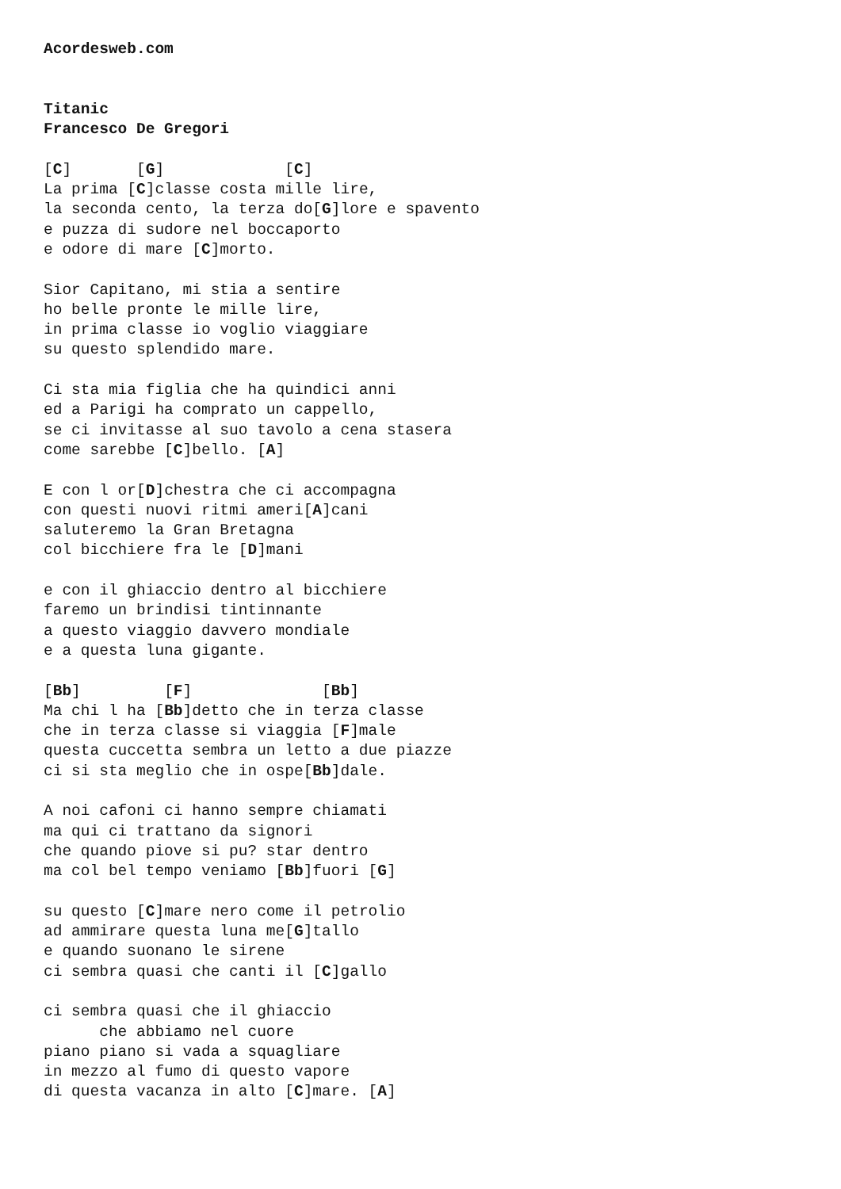Acordesweb.com


Titanic
Francesco De Gregori

[C]       [G]             [C]
La prima [C]classe costa mille lire,
la seconda cento, la terza do[G]lore e spavento
e puzza di sudore nel boccaporto
e odore di mare [C]morto.

Sior Capitano, mi stia a sentire
ho belle pronte le mille lire,
in prima classe io voglio viaggiare
su questo splendido mare.

Ci sta mia figlia che ha quindici anni
ed a Parigi ha comprato un cappello,
se ci invitasse al suo tavolo a cena stasera
come sarebbe [C]bello. [A]

E con l or[D]chestra che ci accompagna
con questi nuovi ritmi ameri[A]cani
saluteremo la Gran Bretagna
col bicchiere fra le [D]mani

e con il ghiaccio dentro al bicchiere
faremo un brindisi tintinnante
a questo viaggio davvero mondiale
e a questa luna gigante.

[Bb]         [F]              [Bb]
Ma chi l ha [Bb]detto che in terza classe
che in terza classe si viaggia [F]male
questa cuccetta sembra un letto a due piazze
ci si sta meglio che in ospe[Bb]dale.

A noi cafoni ci hanno sempre chiamati
ma qui ci trattano da signori
che quando piove si pu? star dentro
ma col bel tempo veniamo [Bb]fuori [G]

su questo [C]mare nero come il petrolio
ad ammirare questa luna me[G]tallo
e quando suonano le sirene
ci sembra quasi che canti il [C]gallo

ci sembra quasi che il ghiaccio
      che abbiamo nel cuore
piano piano si vada a squagliare
in mezzo al fumo di questo vapore
di questa vacanza in alto [C]mare. [A]